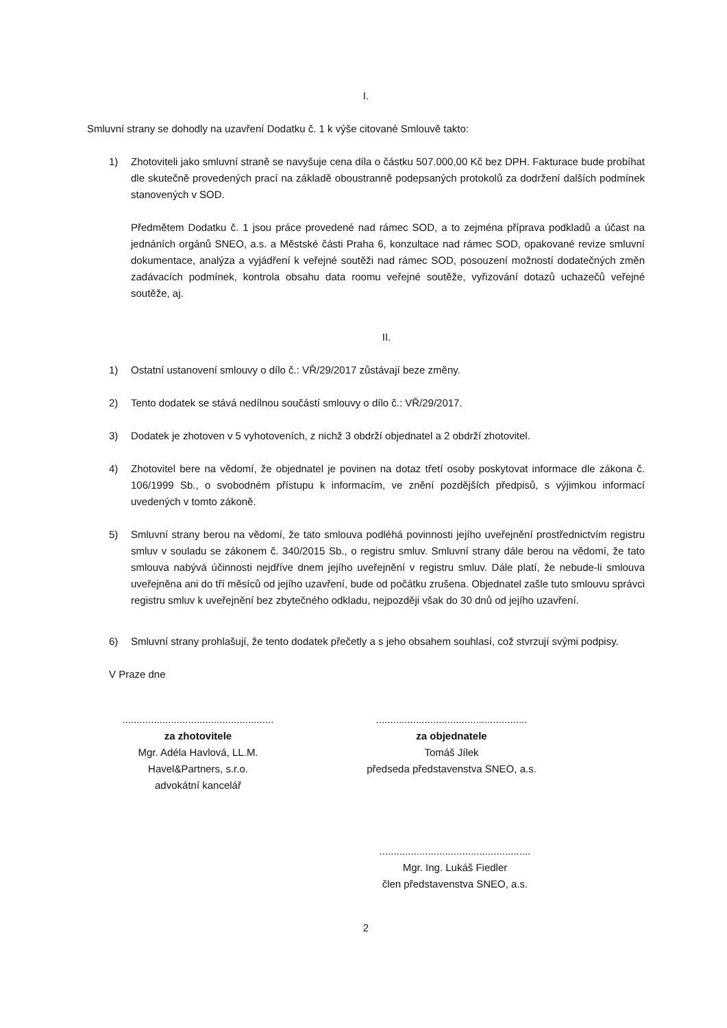I.
Smluvní strany se dohodly na uzavření Dodatku č. 1 k výše citované Smlouvě takto:
1) Zhotoviteli jako smluvní straně se navyšuje cena díla o částku 507.000,00 Kč bez DPH. Fakturace bude probíhat dle skutečně provedených prací na základě oboustranně podepsaných protokolů za dodržení dalších podmínek stanovených v SOD.
Předmětem Dodatku č. 1 jsou práce provedené nad rámec SOD, a to zejména příprava podkladů a účast na jednáních orgánů SNEO, a.s. a Městské části Praha 6, konzultace nad rámec SOD, opakované revize smluvní dokumentace, analýza a vyjádření k veřejné soutěži nad rámec SOD, posouzení možností dodatečných změn zadávacích podmínek, kontrola obsahu data roomu veřejné soutěže, vyřizování dotazů uchazečů veřejné soutěže, aj.
II.
1) Ostatní ustanovení smlouvy o dílo č.: VŘ/29/2017 zůstávají beze změny.
2) Tento dodatek se stává nedílnou součástí smlouvy o dílo č.: VŘ/29/2017.
3) Dodatek je zhotoven v 5 vyhotoveních, z nichž 3 obdrží objednatel a 2 obdrží zhotovitel.
4) Zhotovitel bere na vědomí, že objednatel je povinen na dotaz třetí osoby poskytovat informace dle zákona č. 106/1999 Sb., o svobodném přístupu k informacím, ve znění pozdějších předpisů, s výjimkou informací uvedených v tomto zákoně.
5) Smluvní strany berou na vědomí, že tato smlouva podléhá povinnosti jejího uveřejnění prostřednictvím registru smluv v souladu se zákonem č. 340/2015 Sb., o registru smluv. Smluvní strany dále berou na vědomí, že tato smlouva nabývá účinnosti nejdříve dnem jejího uveřejnění v registru smluv. Dále platí, že nebude-li smlouva uveřejněna ani do tří měsíců od jejího uzavření, bude od počátku zrušena. Objednatel zašle tuto smlouvu správci registru smluv k uveřejnění bez zbytečného odkladu, nejpozději však do 30 dnů od jejího uzavření.
6) Smluvní strany prohlašují, že tento dodatek přečetly a s jeho obsahem souhlasí, což stvrzují svými podpisy.
V Praze dne
.....................................................
za zhotovitele
Mgr. Adéla Havlová, LL.M.
Havel&Partners, s.r.o.
advokátní kancelář
.....................................................
za objednatele
Tomáš Jílek
předseda představenstva SNEO, a.s.
.....................................................
Mgr. Ing. Lukáš Fiedler
člen představenstva SNEO, a.s.
2